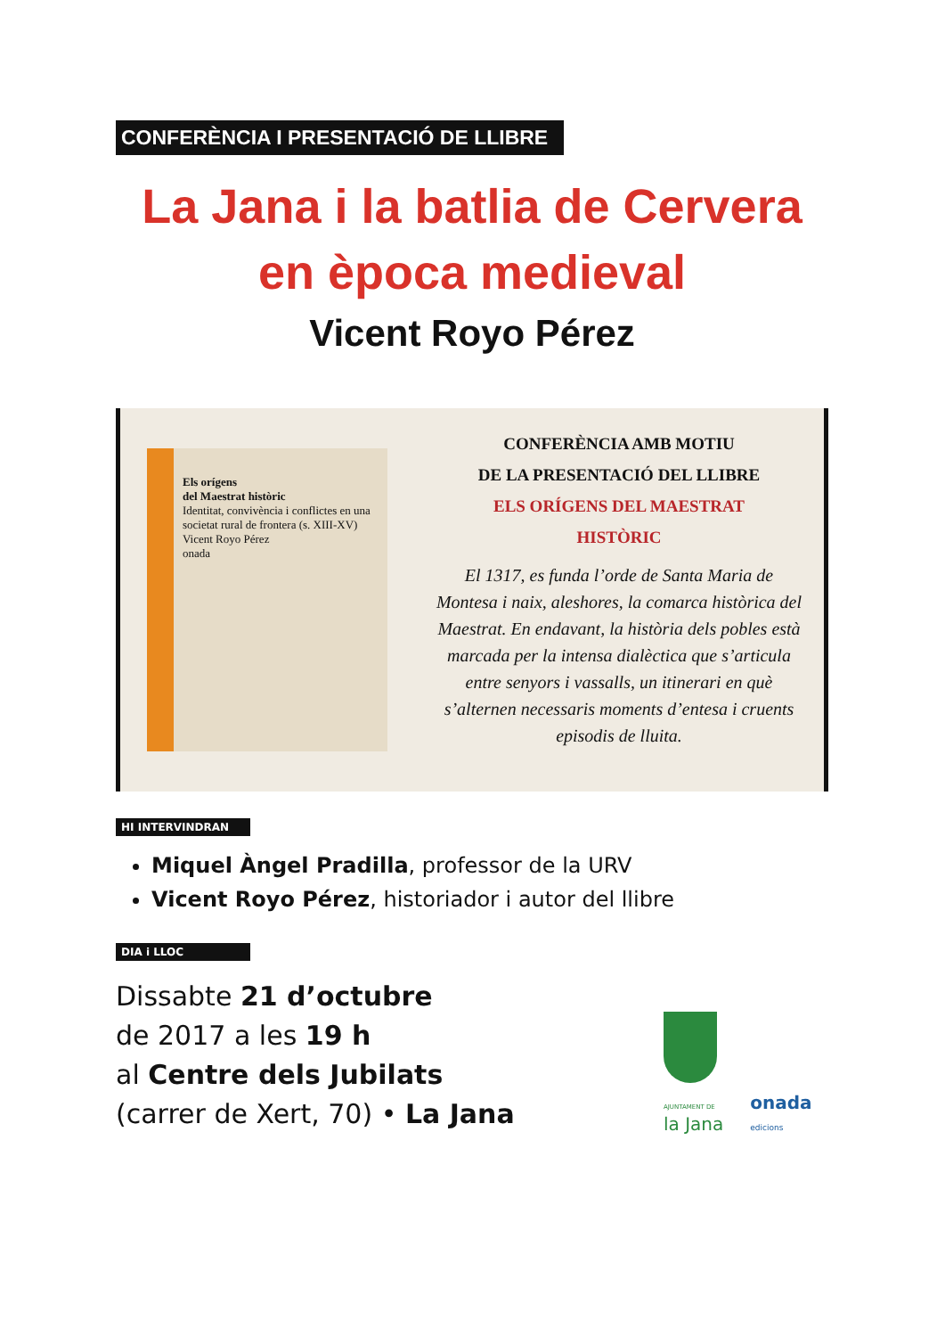CONFERÈNCIA I PRESENTACIÓ DE LLIBRE
La Jana i la batlia de Cervera
en època medieval
Vicent Royo Pérez
Els orígens
del Maestrat històric
Identitat, convivència i conflictes en una societat rural de frontera (s. XIII-XV)
Vicent Royo Pérez
onada
CONFERÈNCIA AMB MOTIU
DE LA PRESENTACIÓ DEL LLIBRE
ELS ORÍGENS DEL MAESTRAT
HISTÒRIC
El 1317, es funda l’orde de Santa Maria de Montesa i naix, aleshores, la comarca històrica del Maestrat. En endavant, la història dels pobles està marcada per la intensa dialèctica que s’articula entre senyors i vassalls, un itinerari en què s’alternen necessaris moments d’entesa i cruents episodis de lluita.
HI INTERVINDRAN
Miquel Àngel Pradilla, professor de la URV
Vicent Royo Pérez, historiador i autor del llibre
DIA i LLOC
Dissabte 21 d’octubre
de 2017 a les 19 h
al Centre dels Jubilats
(carrer de Xert, 70) • La Jana
AJUNTAMENT DE
la Jana
onada
edicions